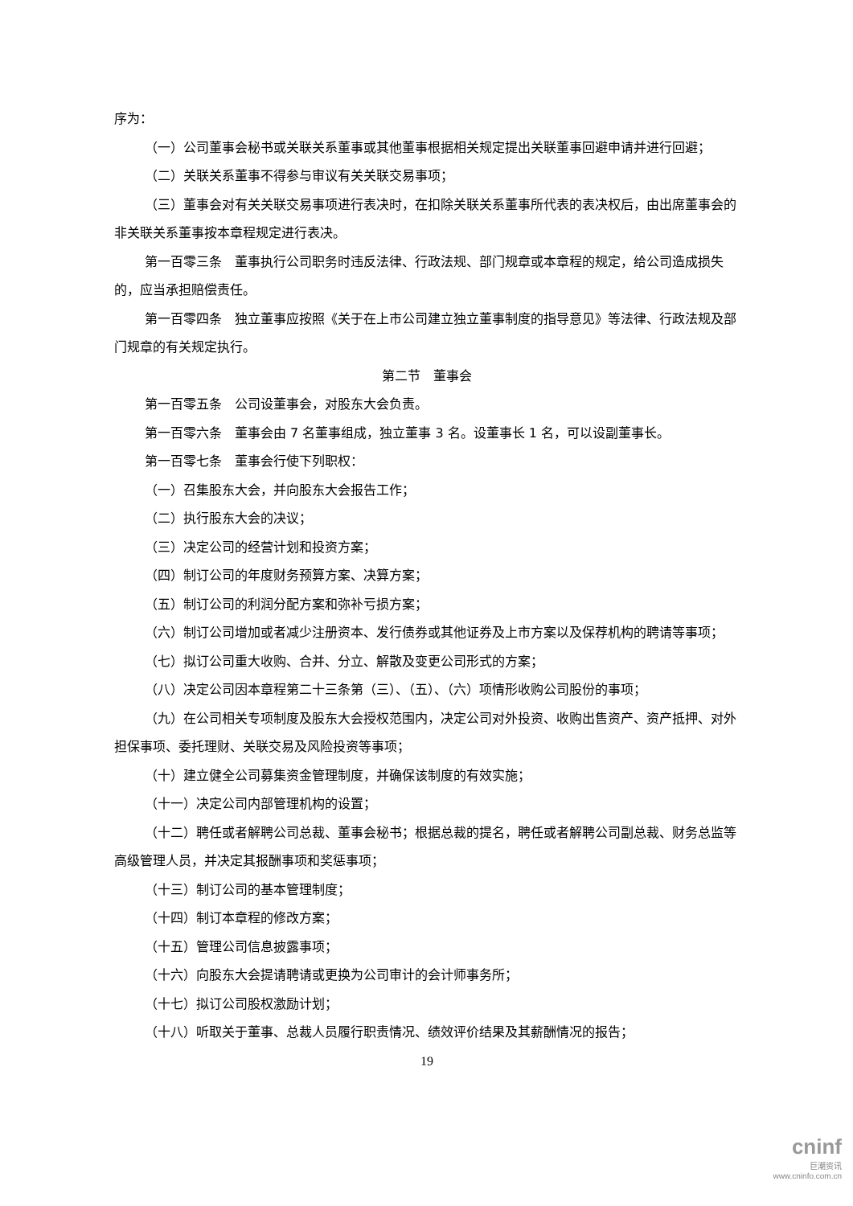序为：
（一）公司董事会秘书或关联关系董事或其他董事根据相关规定提出关联董事回避申请并进行回避；
（二）关联关系董事不得参与审议有关关联交易事项；
（三）董事会对有关关联交易事项进行表决时，在扣除关联关系董事所代表的表决权后，由出席董事会的非关联关系董事按本章程规定进行表决。
第一百零三条　董事执行公司职务时违反法律、行政法规、部门规章或本章程的规定，给公司造成损失的，应当承担赔偿责任。
第一百零四条　独立董事应按照《关于在上市公司建立独立董事制度的指导意见》等法律、行政法规及部门规章的有关规定执行。
第二节　董事会
第一百零五条　公司设董事会，对股东大会负责。
第一百零六条　董事会由 7 名董事组成，独立董事 3 名。设董事长 1 名，可以设副董事长。
第一百零七条　董事会行使下列职权：
（一）召集股东大会，并向股东大会报告工作；
（二）执行股东大会的决议；
（三）决定公司的经营计划和投资方案；
（四）制订公司的年度财务预算方案、决算方案；
（五）制订公司的利润分配方案和弥补亏损方案；
（六）制订公司增加或者减少注册资本、发行债券或其他证券及上市方案以及保荐机构的聘请等事项；
（七）拟订公司重大收购、合并、分立、解散及变更公司形式的方案；
（八）决定公司因本章程第二十三条第（三）、（五）、（六）项情形收购公司股份的事项；
（九）在公司相关专项制度及股东大会授权范围内，决定公司对外投资、收购出售资产、资产抵押、对外担保事项、委托理财、关联交易及风险投资等事项；
（十）建立健全公司募集资金管理制度，并确保该制度的有效实施；
（十一）决定公司内部管理机构的设置；
（十二）聘任或者解聘公司总裁、董事会秘书；根据总裁的提名，聘任或者解聘公司副总裁、财务总监等高级管理人员，并决定其报酬事项和奖惩事项；
（十三）制订公司的基本管理制度；
（十四）制订本章程的修改方案；
（十五）管理公司信息披露事项；
（十六）向股东大会提请聘请或更换为公司审计的会计师事务所；
（十七）拟订公司股权激励计划；
（十八）听取关于董事、总裁人员履行职责情况、绩效评价结果及其薪酬情况的报告；
19
cninf
巨潮资讯
www.cninfo.com.cn